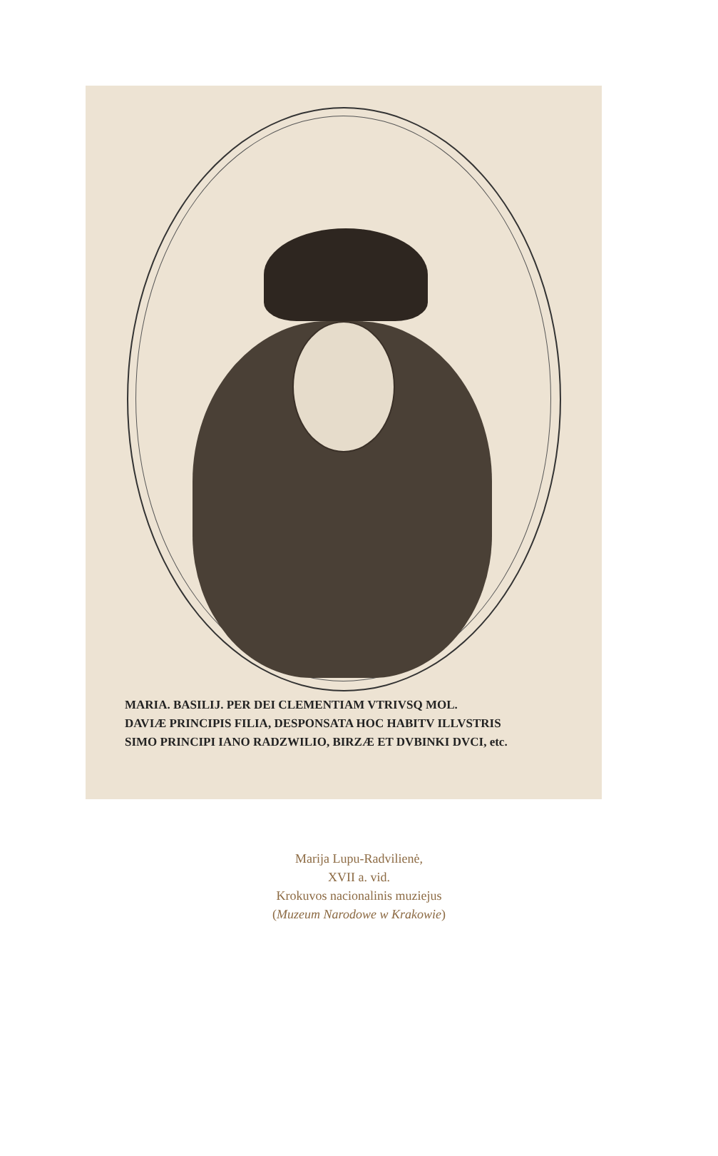MARIA. BASILIJ. PER DEI CLEMENTIAM VTRIVSQ MOL.
DAVIÆ PRINCIPIS FILIA, DESPONSATA HOC HABITV ILLVSTRIS
SIMO PRINCIPI IANO RADZWILIO, BIRZÆ ET DVBINKI DVCI, etc.
Marija Lupu-Radvilienė,
XVII a. vid.
Krokuvos nacionalinis muziejus
(Muzeum Narodowe w Krakowie)